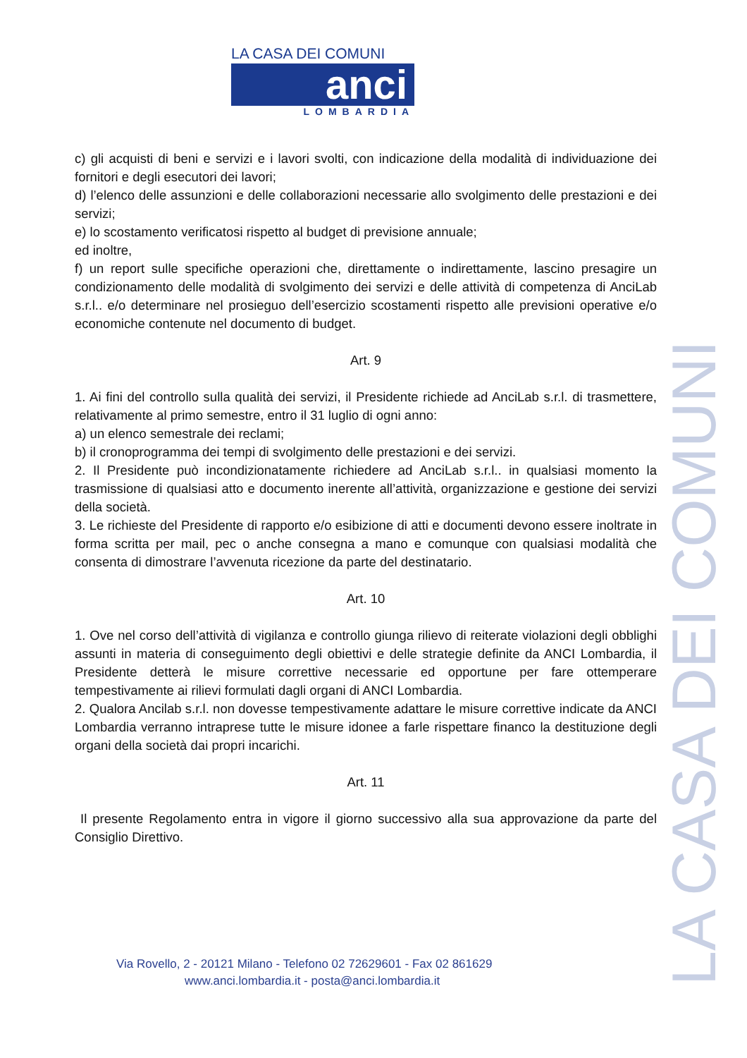LA CASA DEI COMUNI
anci
LOMBARDIA
c) gli acquisti di beni e servizi e i lavori svolti, con indicazione della modalità di individuazione dei fornitori e degli esecutori dei lavori;
d) l’elenco delle assunzioni e delle collaborazioni necessarie allo svolgimento delle prestazioni e dei servizi;
e) lo scostamento verificatosi rispetto al budget di previsione annuale;
ed inoltre,
f) un report sulle specifiche operazioni che, direttamente o indirettamente, lascino presagire un condizionamento delle modalità di svolgimento dei servizi e delle attività di competenza di AnciLab s.r.l.. e/o determinare nel prosieguo dell’esercizio scostamenti rispetto alle previsioni operative e/o economiche contenute nel documento di budget.
Art. 9
1. Ai fini del controllo sulla qualità dei servizi, il Presidente richiede ad AnciLab s.r.l. di trasmettere, relativamente al primo semestre, entro il 31 luglio di ogni anno:
a) un elenco semestrale dei reclami;
b) il cronoprogramma dei tempi di svolgimento delle prestazioni e dei servizi.
2. Il Presidente può incondizionatamente richiedere ad AnciLab s.r.l.. in qualsiasi momento la trasmissione di qualsiasi atto e documento inerente all’attività, organizzazione e gestione dei servizi della società.
3. Le richieste del Presidente di rapporto e/o esibizione di atti e documenti devono essere inoltrate in forma scritta per mail, pec o anche consegna a mano e comunque con qualsiasi modalità che consenta di dimostrare l’avvenuta ricezione da parte del destinatario.
Art. 10
1. Ove nel corso dell’attività di vigilanza e controllo giunga rilievo di reiterate violazioni degli obblighi assunti in materia di conseguimento degli obiettivi e delle strategie definite da ANCI Lombardia, il Presidente detterà le misure correttive necessarie ed opportune per fare ottemperare tempestivamente ai rilievi formulati dagli organi di ANCI Lombardia.
2. Qualora Ancilab s.r.l. non dovesse tempestivamente adattare le misure correttive indicate da ANCI Lombardia verranno intraprese tutte le misure idonee a farle rispettare financo la destituzione degli organi della società dai propri incarichi.
Art. 11
Il presente Regolamento entra in vigore il giorno successivo alla sua approvazione da parte del Consiglio Direttivo.
LA CASA DEI COMUNI
Via Rovello, 2 - 20121 Milano - Telefono 02 72629601 - Fax 02 861629
www.anci.lombardia.it - posta@anci.lombardia.it